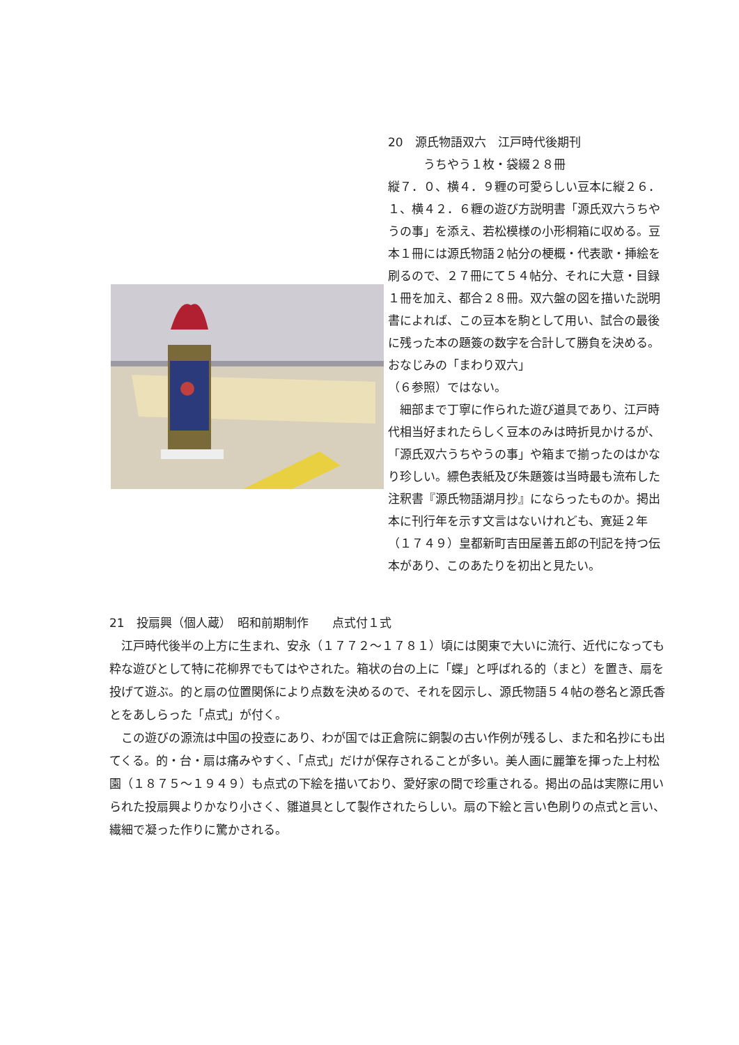20　源氏物語双六　江戸時代後期刊
　　　うちやう１枚・袋綴２８冊
縦７．０、横４．９糎の可愛らしい豆本に縦２６．１、横４２．６糎の遊び方説明書「源氏双六うちやうの事」を添え、若松模様の小形桐箱に収める。豆本１冊には源氏物語２帖分の梗概・代表歌・挿絵を刷るので、２７冊にて５４帖分、それに大意・目録１冊を加え、都合２８冊。双六盤の図を描いた説明書によれば、この豆本を駒として用い、試合の最後に残った本の題簽の数字を合計して勝負を決める。おなじみの「まわり双六」
（６参照）ではない。
　細部まで丁寧に作られた遊び道具であり、江戸時代相当好まれたらしく豆本のみは時折見かけるが、「源氏双六うちやうの事」や箱まで揃ったのはかなり珍しい。縹色表紙及び朱題簽は当時最も流布した注釈書『源氏物語湖月抄』にならったものか。掲出本に刊行年を示す文言はないけれども、寛延２年（１７４９）皇都新町吉田屋善五郎の刊記を持つ伝本があり、このあたりを初出と見たい。
21　投扇興（個人蔵）　昭和前期制作　　点式付１式
　江戸時代後半の上方に生まれ、安永（１７７２～１７８１）頃には関東で大いに流行、近代になっても粋な遊びとして特に花柳界でもてはやされた。箱状の台の上に「蝶」と呼ばれる的（まと）を置き、扇を投げて遊ぶ。的と扇の位置関係により点数を決めるので、それを図示し、源氏物語５４帖の巻名と源氏香とをあしらった「点式」が付く。
　この遊びの源流は中国の投壺にあり、わが国では正倉院に銅製の古い作例が残るし、また和名抄にも出てくる。的・台・扇は痛みやすく、「点式」だけが保存されることが多い。美人画に麗筆を揮った上村松園（１８７５～１９４９）も点式の下絵を描いており、愛好家の間で珍重される。掲出の品は実際に用いられた投扇興よりかなり小さく、雛道具として製作されたらしい。扇の下絵と言い色刷りの点式と言い、繊細で凝った作りに驚かされる。